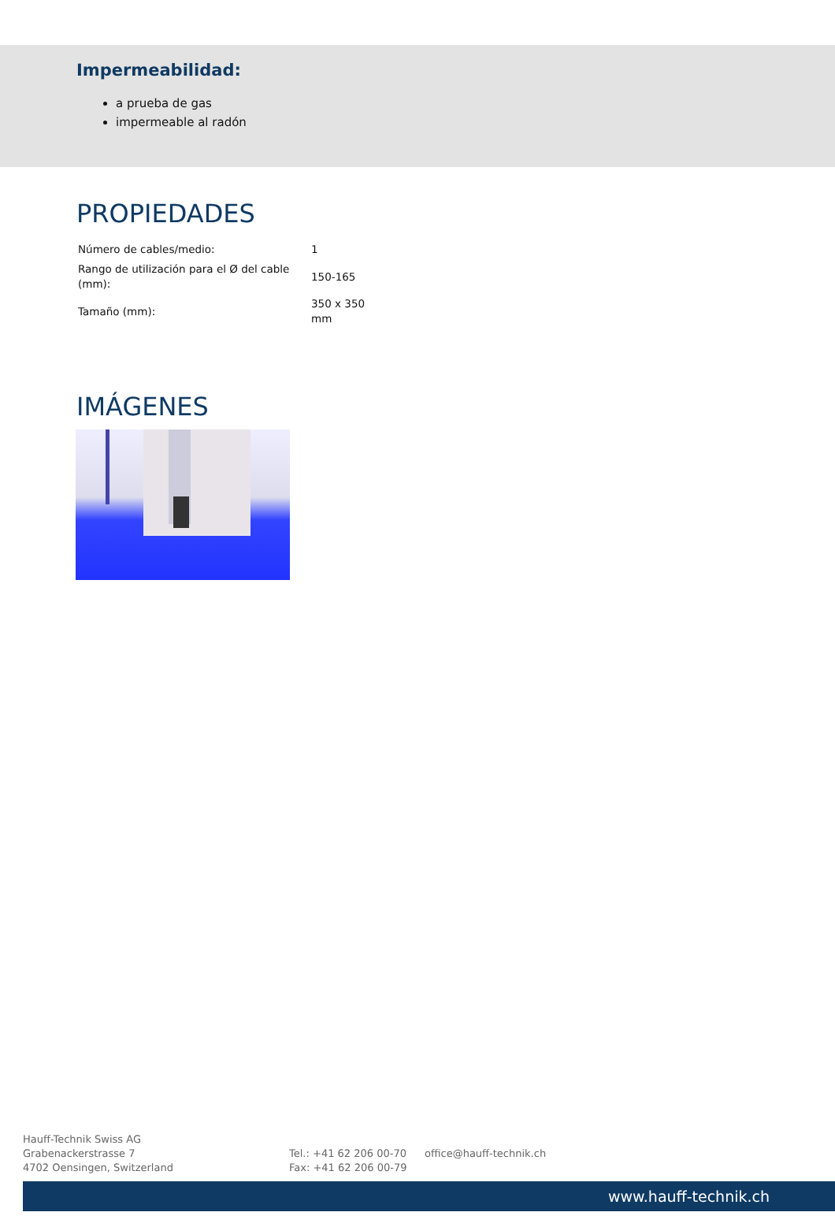Impermeabilidad:
a prueba de gas
impermeable al radón
PROPIEDADES
| Número de cables/medio: | 1 |
| Rango de utilización para el Ø del cable (mm): | 150-165 |
| Tamaño (mm): | 350 x 350 mm |
IMÁGENES
Hauff-Technik Swiss AG
Grabenackerstrasse 7
4702 Oensingen, Switzerland
Tel.: +41 62 206 00-70
Fax: +41 62 206 00-79
office@hauff-technik.ch
www.hauff-technik.ch